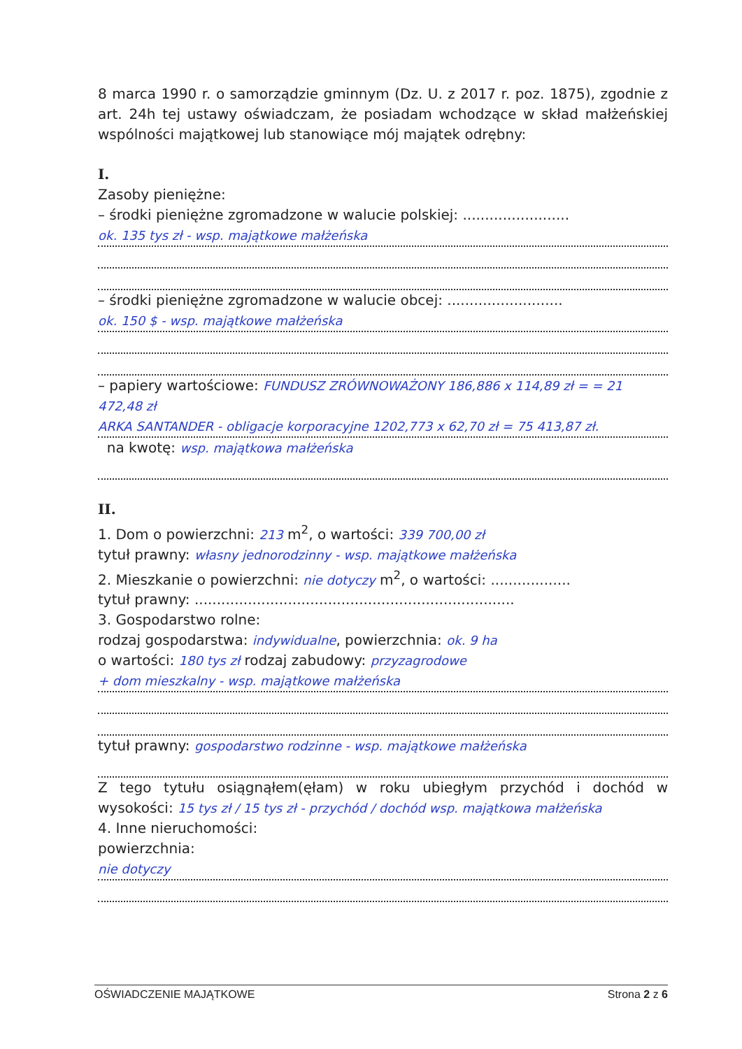8 marca 1990 r. o samorządzie gminnym (Dz. U. z 2017 r. poz. 1875), zgodnie z art. 24h tej ustawy oświadczam, że posiadam wchodzące w skład małżeńskiej wspólności majątkowej lub stanowiące mój majątek odrębny:
I.
Zasoby pieniężne:
– środki pieniężne zgromadzone w walucie polskiej: ........................
ok. 135 tys zł - wsp. majątkowe małżeńska
– środki pieniężne zgromadzone w walucie obcej: ..........................
ok. 150 $ - wsp. majątkowe małżeńska
– papiery wartościowe: FUNDUSZ ZRÓWNOWAŻONY 186,886 x 114,89 zł = = 21 472,48 zł
ARKA SANTANDER - obligacje korporacyjne 1202,773 x 62,70 zł = 75 413,87 zł.
na kwotę: wsp. majątkowa małżeńska
II.
1. Dom o powierzchni: 213 m<sup>2</sup>, o wartości: 339 700,00 zł
tytuł prawny: własny jednorodzinny - wsp. majątkowe małżeńska
2. Mieszkanie o powierzchni: nie dotyczy m<sup>2</sup>, o wartości: ..................
tytuł prawny: ........................................................................
3. Gospodarstwo rolne:
rodzaj gospodarstwa: indywidualne, powierzchnia: ok. 9 ha
o wartości: 180 tys zł rodzaj zabudowy: przyzagrodowe
+ dom mieszkalny - wsp. majątkowe małżeńska
tytuł prawny: gospodarstwo rodzinne - wsp. majątkowe małżeńska
Z tego tytułu osiągnąłem(ęłam) w roku ubiegłym przychód i dochód w wysokości: 15 tys zł / 15 tys zł - przychód / dochód wsp. majątkowa małżeńska
4. Inne nieruchomości:
powierzchnia:
nie dotyczy
OŚWIADCZENIE MAJĄTKOWE Strona 2 z 6